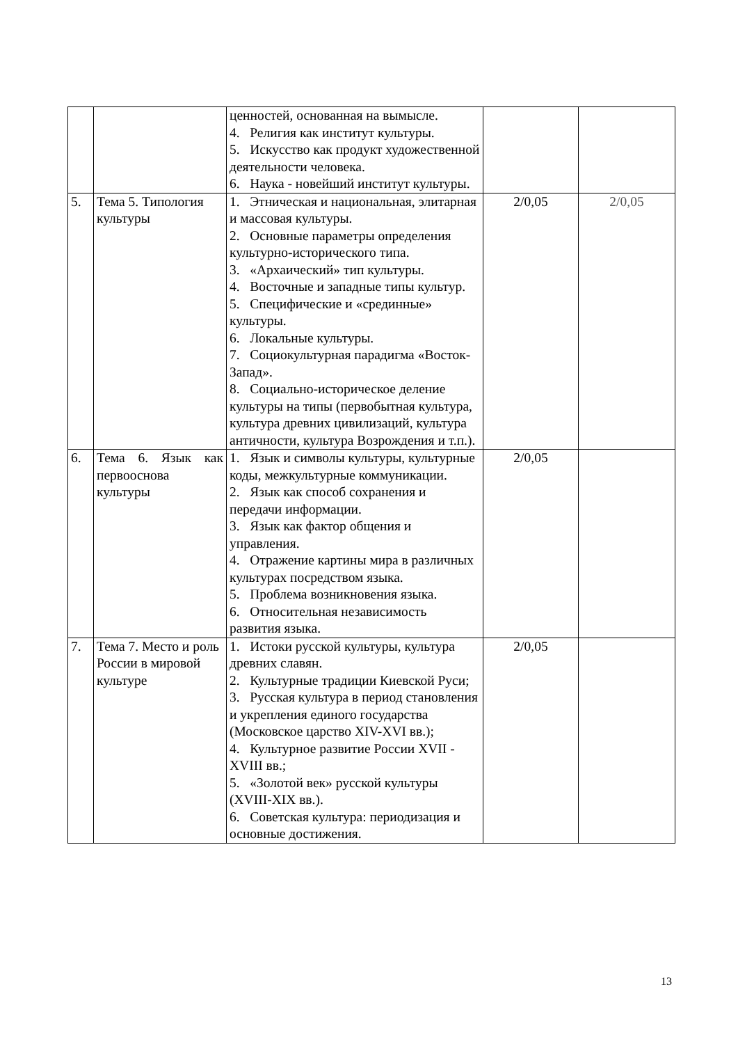| | | ценностей, основанная на вымысле. 4. Религия как институт культуры. 5. Искусство как продукт художественной деятельности человека. 6. Наука - новейший институт культуры. | | |
| 5. | Тема 5. Типология культуры | 1. Этническая и национальная, элитарная и массовая культуры. 2. Основные параметры определения культурно-исторического типа. 3. «Архаический» тип культуры. 4. Восточные и западные типы культур. 5. Специфические и «срединные» культуры. 6. Локальные культуры. 7. Социокультурная парадигма «Восток-Запад». 8. Социально-историческое деление культуры на типы (первобытная культура, культура древних цивилизаций, культура античности, культура Возрождения и т.п.). | 2/0,05 | 2/0,05 |
| 6. | Тема 6. Язык как первооснова культуры | 1. Язык и символы культуры, культурные коды, межкультурные коммуникации. 2. Язык как способ сохранения и передачи информации. 3. Язык как фактор общения и управления. 4. Отражение картины мира в различных культурах посредством языка. 5. Проблема возникновения языка. 6. Относительная независимость развития языка. | 2/0,05 | |
| 7. | Тема 7. Место и роль России в мировой культуре | 1. Истоки русской культуры, культура древних славян. 2. Культурные традиции Киевской Руси; 3. Русская культура в период становления и укрепления единого государства (Московское царство XIV-XVI вв.); 4. Культурное развитие России XVII - XVIII вв.; 5. «Золотой век» русской культуры (XVIII-XIX вв.). 6. Советская культура: периодизация и основные достижения. | 2/0,05 | |
13